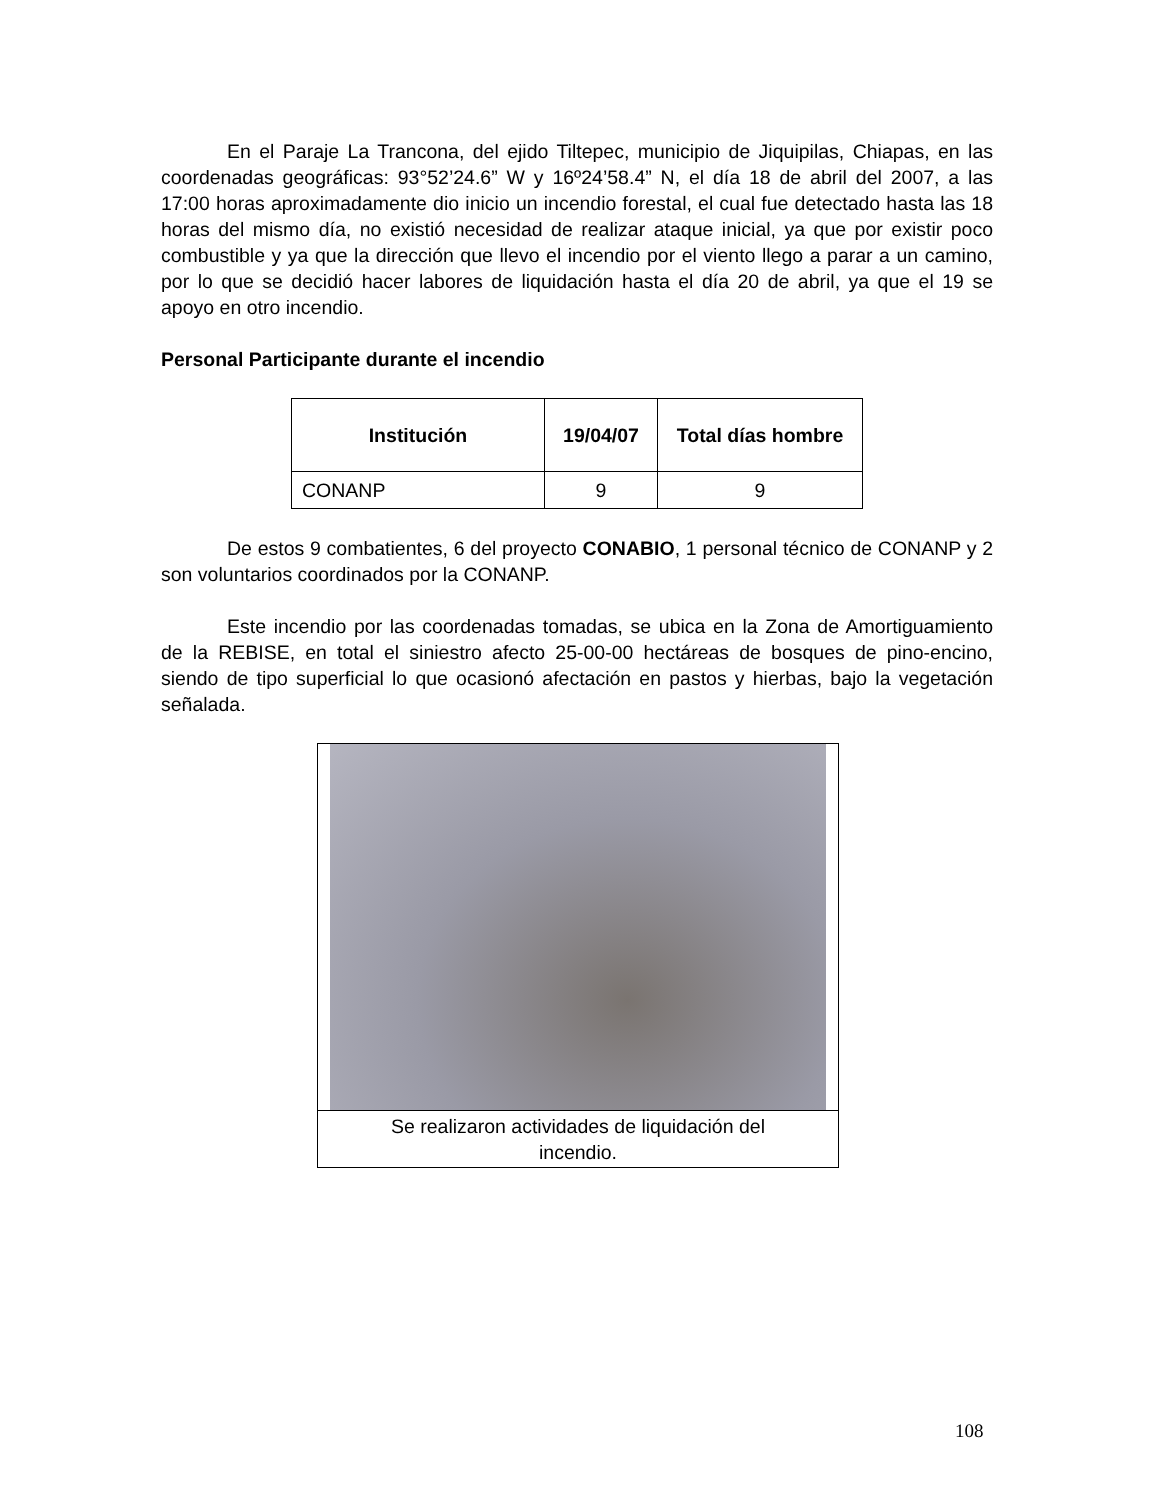En el Paraje La Trancona, del ejido Tiltepec, municipio de Jiquipilas, Chiapas, en las coordenadas geográficas: 93°52’24.6” W y 16º24’58.4” N, el día 18 de abril del 2007, a las 17:00 horas aproximadamente dio inicio un incendio forestal, el cual fue detectado hasta las 18 horas del mismo día, no existió necesidad de realizar ataque inicial, ya que por existir poco combustible y ya que la dirección que llevo el incendio por el viento llego a parar a un camino, por lo que se decidió hacer labores de liquidación hasta el día 20 de abril, ya que el 19 se apoyo en otro incendio.
Personal Participante durante el incendio
| Institución | 19/04/07 | Total días hombre |
| --- | --- | --- |
| CONANP | 9 | 9 |
De estos 9 combatientes, 6 del proyecto CONABIO, 1 personal técnico de CONANP y 2 son voluntarios coordinados por la CONANP.
Este incendio por las coordenadas tomadas, se ubica en la Zona de Amortiguamiento de la REBISE, en total el siniestro afecto 25-00-00 hectáreas de bosques de pino-encino, siendo de tipo superficial lo que ocasionó afectación en pastos y hierbas, bajo la vegetación señalada.
Se realizaron actividades de liquidación del
incendio.
108